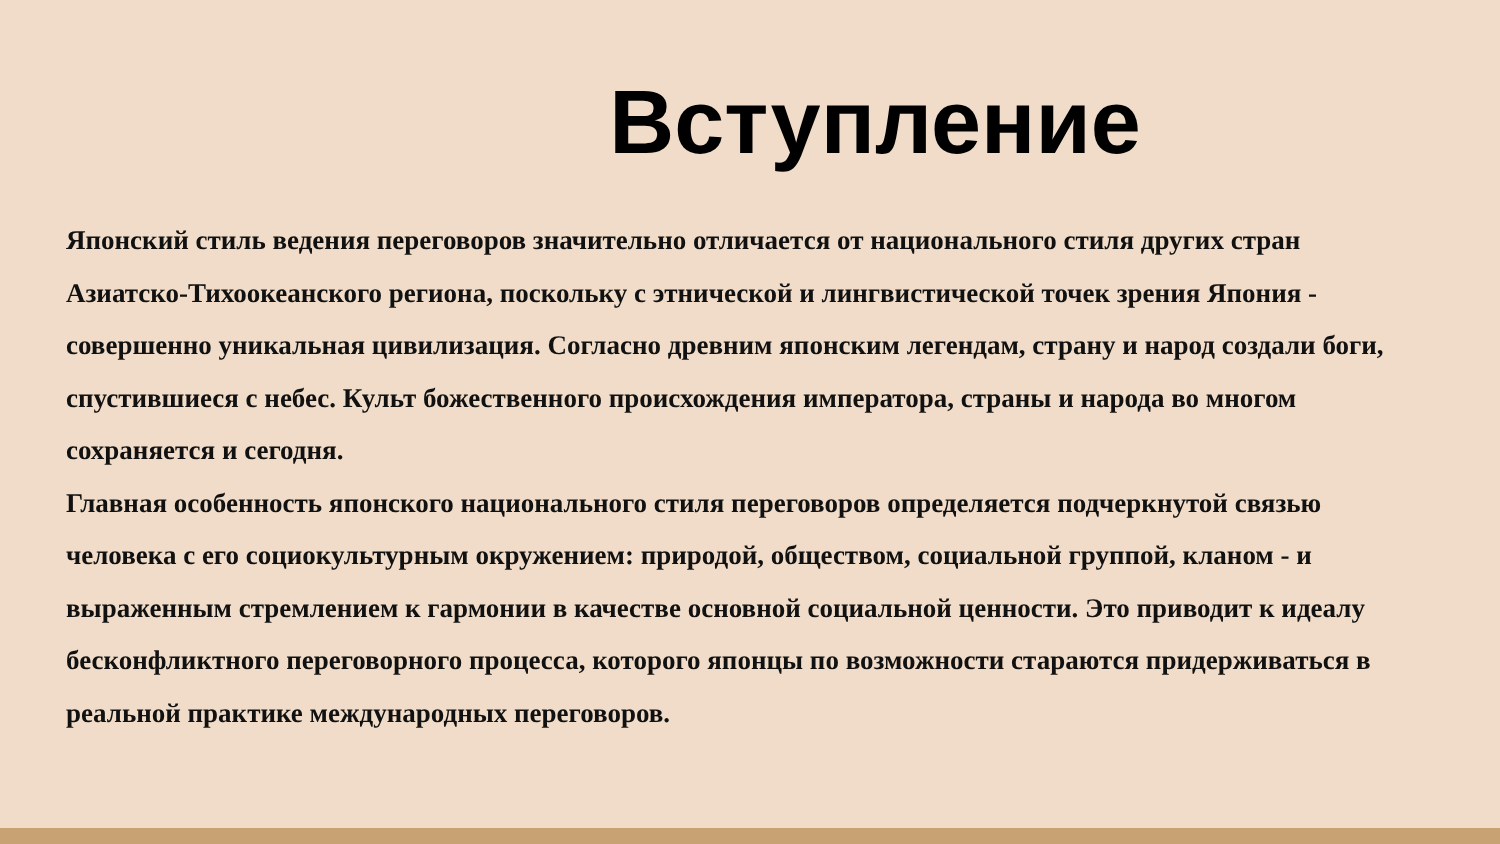Вступление
Японский стиль ведения переговоров значительно отличается от национального стиля других стран Азиатско-Тихоокеанского региона, поскольку с этнической и лингвистической точек зрения Япония - совершенно уникальная цивилизация. Согласно древним японским легендам, страну и народ создали боги, спустившиеся с небес. Культ божественного происхождения императора, страны и народа во многом сохраняется и сегодня.
Главная особенность японского национального стиля переговоров определяется подчеркнутой связью человека с его социокультурным окружением: природой, обществом, социальной группой, кланом - и выраженным стремлением к гармонии в качестве основной социальной ценности. Это приводит к идеалу бесконфликтного переговорного процесса, которого японцы по возможности стараются придерживаться в реальной практике международных переговоров.